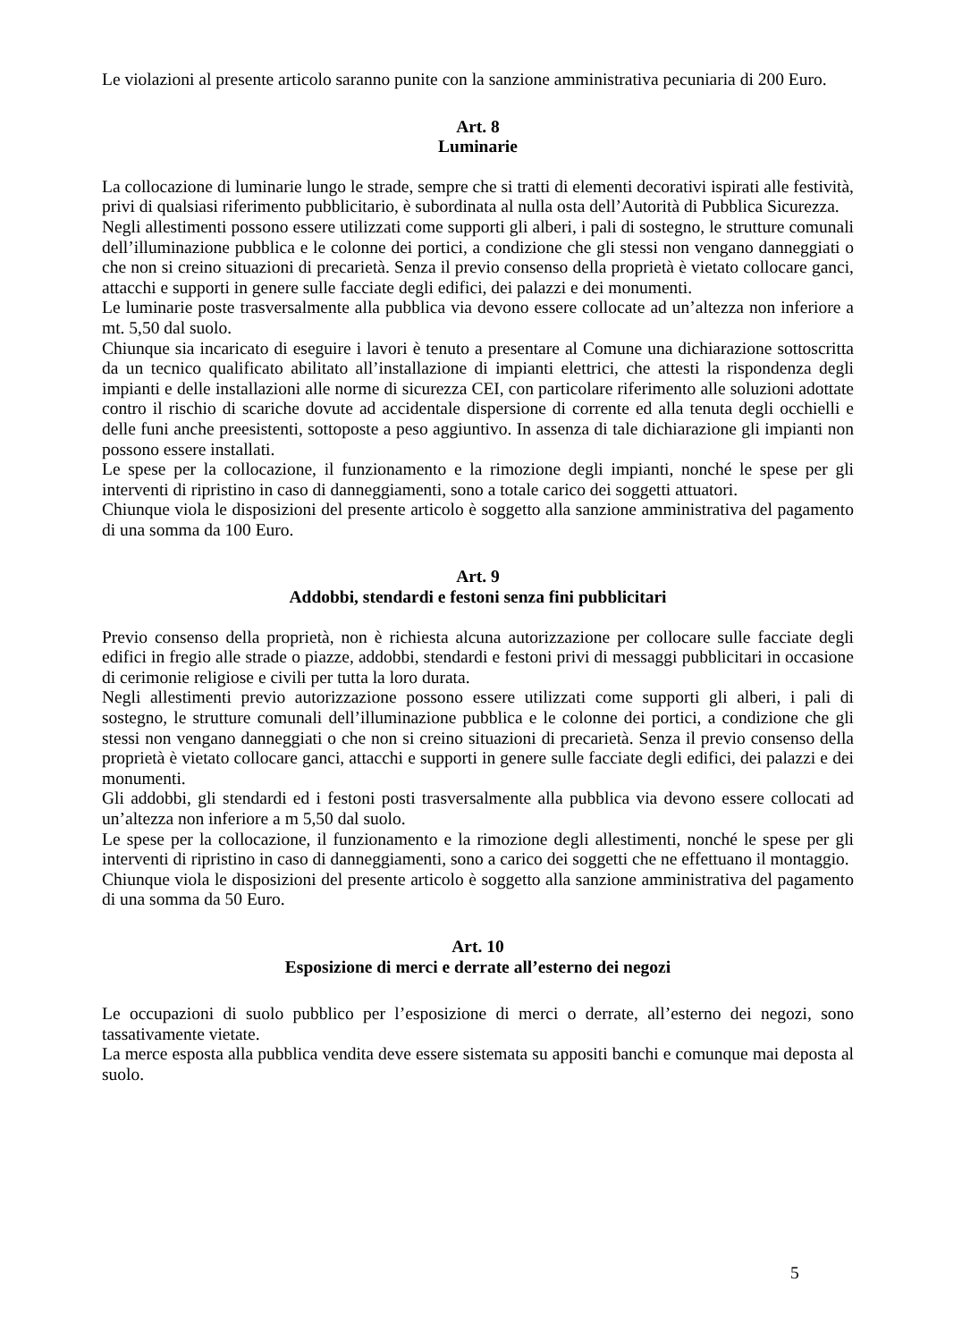Le violazioni al presente articolo saranno punite con la sanzione amministrativa pecuniaria di 200 Euro.
Art. 8
Luminarie
La collocazione di luminarie lungo le strade, sempre che si tratti di elementi decorativi ispirati alle festività, privi di qualsiasi riferimento pubblicitario, è subordinata al nulla osta dell’Autorità di Pubblica Sicurezza.
Negli allestimenti possono essere utilizzati come supporti gli alberi, i pali di sostegno, le strutture comunali dell’illuminazione pubblica e le colonne dei portici, a condizione che gli stessi non vengano danneggiati o che non si creino situazioni di precarietà. Senza il previo consenso della proprietà è vietato collocare ganci, attacchi e supporti in genere sulle facciate degli edifici, dei palazzi e dei monumenti.
Le luminarie poste trasversalmente alla pubblica via devono essere collocate ad un’altezza non inferiore a mt. 5,50 dal suolo.
Chiunque sia incaricato di eseguire i lavori è tenuto a presentare al Comune una dichiarazione sottoscritta da un tecnico qualificato abilitato all’installazione di impianti elettrici, che attesti la rispondenza degli impianti e delle installazioni alle norme di sicurezza CEI, con particolare riferimento alle soluzioni adottate contro il rischio di scariche dovute ad accidentale dispersione di corrente ed alla tenuta degli occhielli e delle funi anche preesistenti, sottoposte a peso aggiuntivo. In assenza di tale dichiarazione gli impianti non possono essere installati.
Le spese per la collocazione, il funzionamento e la rimozione degli impianti, nonché le spese per gli interventi di ripristino in caso di danneggiamenti, sono a totale carico dei soggetti attuatori.
Chiunque viola le disposizioni del presente articolo è soggetto alla sanzione amministrativa del pagamento di una somma da 100 Euro.
Art. 9
Addobbi, stendardi e festoni senza fini pubblicitari
Previo consenso della proprietà, non è richiesta alcuna autorizzazione per collocare sulle facciate degli edifici in fregio alle strade o piazze, addobbi, stendardi e festoni privi di messaggi pubblicitari in occasione di cerimonie religiose e civili per tutta la loro durata.
Negli allestimenti previo autorizzazione possono essere utilizzati come supporti gli alberi, i pali di sostegno, le strutture comunali dell’illuminazione pubblica e le colonne dei portici, a condizione che gli stessi non vengano danneggiati o che non si creino situazioni di precarietà. Senza il previo consenso della proprietà è vietato collocare ganci, attacchi e supporti in genere sulle facciate degli edifici, dei palazzi e dei monumenti.
Gli addobbi, gli stendardi ed i festoni posti trasversalmente alla pubblica via devono essere collocati ad un’altezza non inferiore a m 5,50 dal suolo.
Le spese per la collocazione, il funzionamento e la rimozione degli allestimenti, nonché le spese per gli interventi di ripristino in caso di danneggiamenti, sono a carico dei soggetti che ne effettuano il montaggio.
Chiunque viola le disposizioni del presente articolo è soggetto alla sanzione amministrativa del pagamento di una somma da 50 Euro.
Art. 10
Esposizione di merci e derrate all’esterno dei negozi
Le occupazioni di suolo pubblico per l’esposizione di merci o derrate, all’esterno dei negozi, sono tassativamente vietate.
La merce esposta alla pubblica vendita deve essere sistemata su appositi banchi e comunque mai deposta al suolo.
5